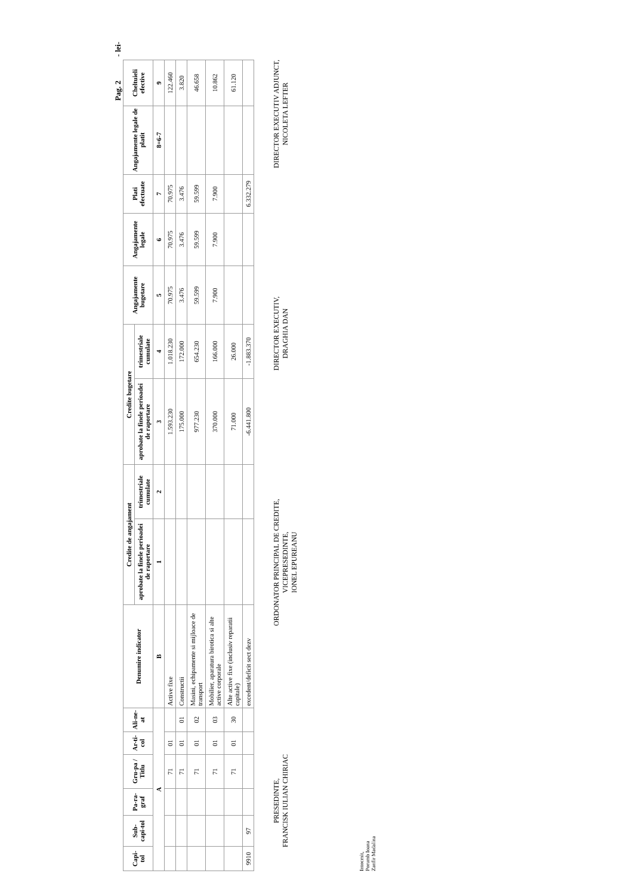Pag. 2 - lei-
| Capi-tol | Sub-capi-tol | Pa-ra-graf | Gru-pa / Titlu | Ar-ti-col | Ali-ne-at | Denumire indicator | Credite de angajament | | Credite bugetare | | Angajamente bugetare | Angajamente legale | Plati efectuate | Angajamente legale de platit | Cheltuieli efective |
| --- | --- | --- | --- | --- | --- | --- | --- | --- | --- | --- | --- | --- | --- | --- | --- |
| | | | | | | | aprobate la finele perioadei de raportare | trimestriale cumulate | aprobate la finele perioadei de raportare | trimestriale cumulate | | | | | |
| A | | | | | | B | 1 | 2 | 3 | 4 | 5 | 6 | 7 | 8=6-7 | 9 |
| | | | 71 | 01 | | Active fixe | | | 1.593.230 | 1.018.230 | 70.975 | 70.975 | 70.975 | | 122.460 |
| | | | 71 | 01 | 01 | Constructii | | | 175.000 | 172.000 | 3.476 | 3.476 | 3.476 | | 3.820 |
| | | | 71 | 01 | 02 | Masini, echipamente si mijloace de transport | | | 977.230 | 654.230 | 59.599 | 59.599 | 59.599 | | 46.658 |
| | | | 71 | 01 | 03 | Mobilier, aparatura birotica si alte active corporale | | | 370.000 | 166.000 | 7.900 | 7.900 | 7.900 | | 10.862 |
| | | | 71 | 01 | 30 | Alte active fixe (inclusiv reparatii capitale) | | | 71.000 | 26.000 | | | | | 61.120 |
| 9910 | 97 | | | | | excedent/deficit sect dezv | | | -6.441.800 | -1.883.370 | | | 6.332.279 | | |
PRESEDINTE,
FRANCISK IULIAN CHIRIAC
ORDONATOR PRINCIPAL DE CREDITE,
VICEPRESEDINTE,
IONEL EPUREANU
DIRECTOR EXECUTIV,
DRAGHIA DAN
DIRECTOR EXECUTIV ADJUNCT,
NICOLETA LEFTER
Intocmit,
Porumb Ioana
Zanfir Madalina